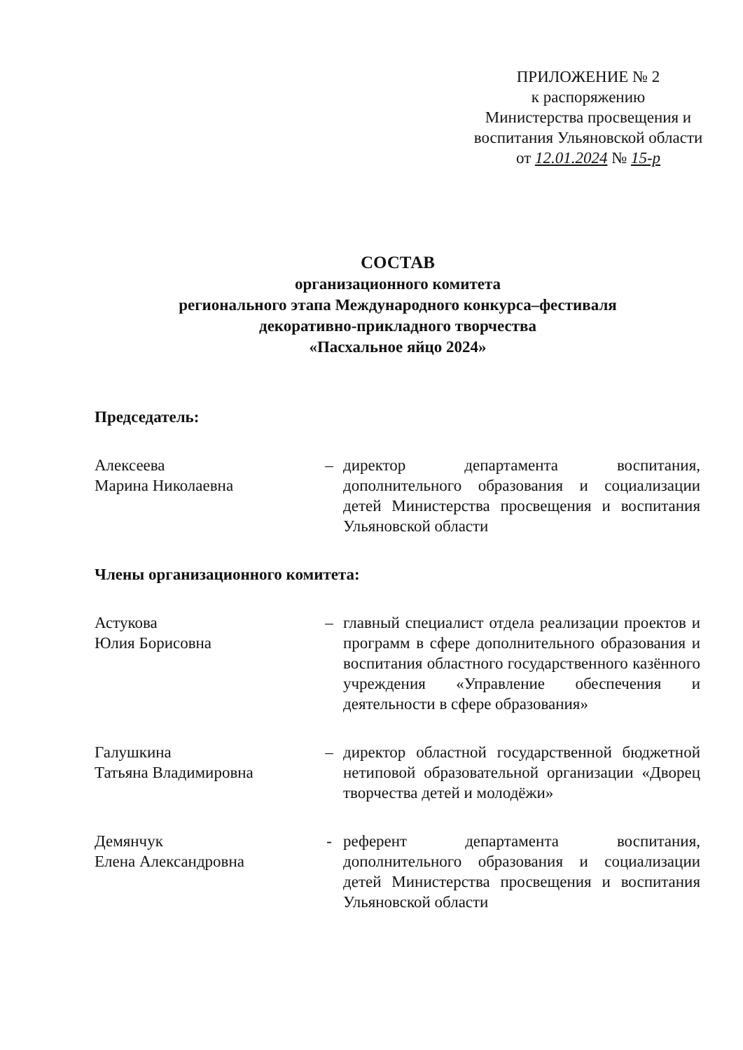ПРИЛОЖЕНИЕ № 2
к распоряжению
Министерства просвещения и воспитания Ульяновской области
от 12.01.2024 № 15-р
СОСТАВ
организационного комитета
регионального этапа Международного конкурса–фестиваля
декоративно-прикладного творчества
«Пасхальное яйцо 2024»
Председатель:
Алексеева
Марина Николаевна
– директор департамента воспитания, дополнительного образования и социализации детей Министерства просвещения и воспитания Ульяновской области
Члены организационного комитета:
Астукова
Юлия Борисовна
– главный специалист отдела реализации проектов и программ в сфере дополнительного образования и воспитания областного государственного казённого учреждения «Управление обеспечения и деятельности в сфере образования»
Галушкина
Татьяна Владимировна
– директор областной государственной бюджетной нетиповой образовательной организации «Дворец творчества детей и молодёжи»
Демянчук
Елена Александровна
- референт департамента воспитания, дополнительного образования и социализации детей Министерства просвещения и воспитания Ульяновской области